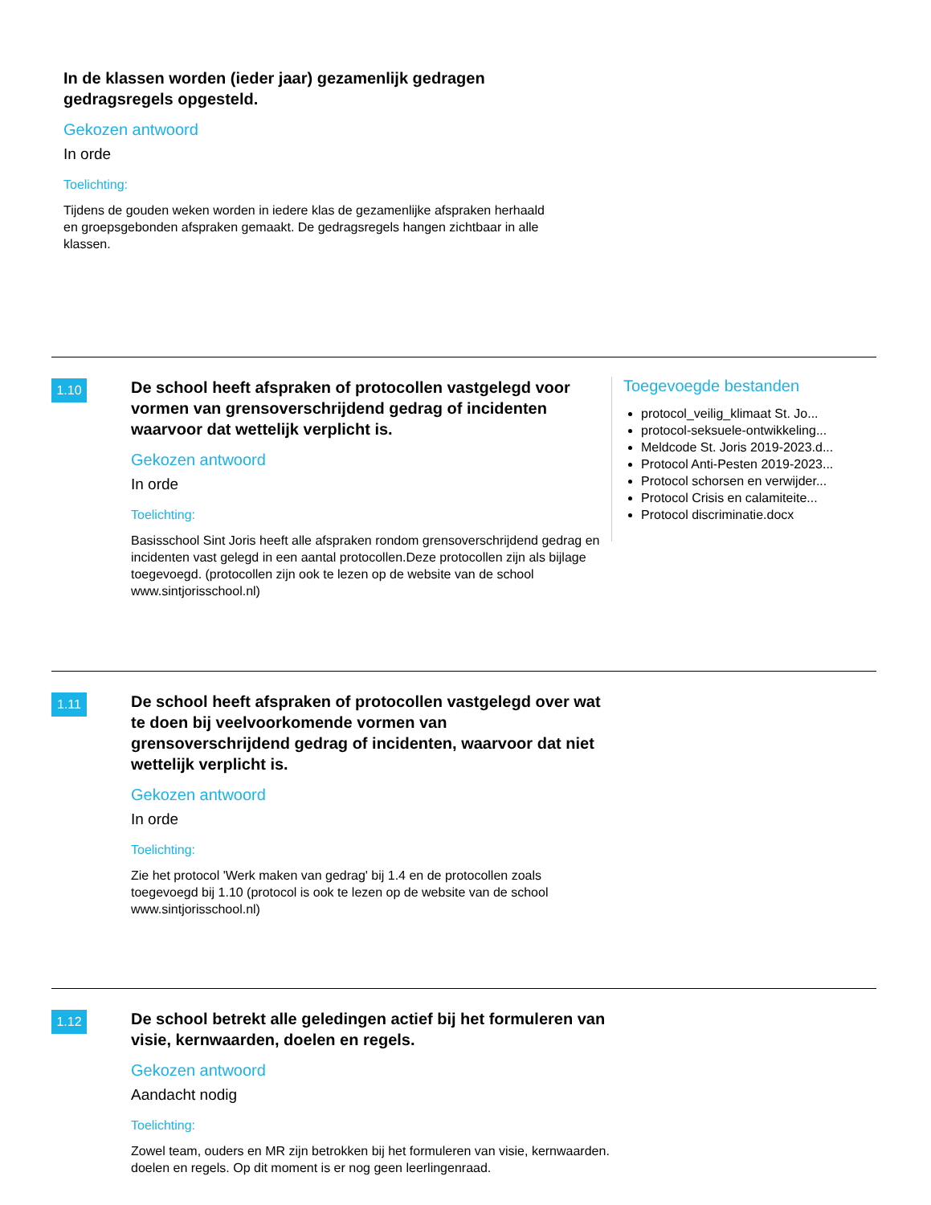In de klassen worden (ieder jaar) gezamenlijk gedragen gedragsregels opgesteld.
Gekozen antwoord
In orde
Toelichting:
Tijdens de gouden weken worden in iedere klas de gezamenlijke afspraken herhaald en groepsgebonden afspraken gemaakt. De gedragsregels hangen zichtbaar in alle klassen.
1.10
De school heeft afspraken of protocollen vastgelegd voor vormen van grensoverschrijdend gedrag of incidenten waarvoor dat wettelijk verplicht is.
Gekozen antwoord
In orde
Toelichting:
Basisschool Sint Joris heeft alle afspraken rondom grensoverschrijdend gedrag en incidenten vast gelegd in een aantal protocollen.Deze protocollen zijn als bijlage toegevoegd. (protocollen zijn ook te lezen op de website van de school www.sintjorisschool.nl)
Toegevoegde bestanden
protocol_veilig_klimaat St. Jo...
protocol-seksuele-ontwikkeling...
Meldcode St. Joris 2019-2023.d...
Protocol Anti-Pesten 2019-2023...
Protocol schorsen en verwijder...
Protocol Crisis en calamiteite...
Protocol discriminatie.docx
1.11
De school heeft afspraken of protocollen vastgelegd over wat te doen bij veelvoorkomende vormen van grensoverschrijdend gedrag of incidenten, waarvoor dat niet wettelijk verplicht is.
Gekozen antwoord
In orde
Toelichting:
Zie het protocol 'Werk maken van gedrag' bij 1.4 en de protocollen zoals toegevoegd bij 1.10 (protocol is ook te lezen op de website van de school www.sintjorisschool.nl)
1.12
De school betrekt alle geledingen actief bij het formuleren van visie, kernwaarden, doelen en regels.
Gekozen antwoord
Aandacht nodig
Toelichting:
Zowel team, ouders en MR zijn betrokken bij het formuleren van visie, kernwaarden. doelen en regels. Op dit moment is er nog geen leerlingenraad.